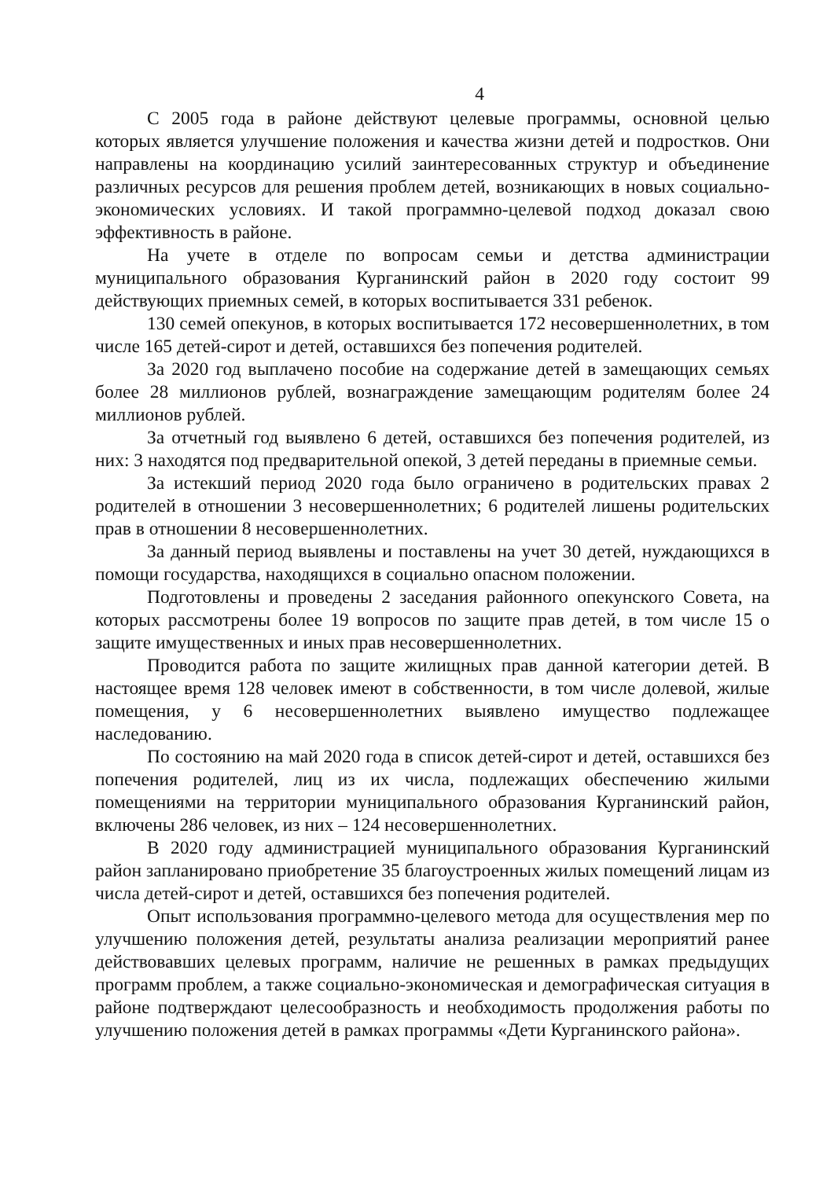4
С 2005 года в районе действуют целевые программы, основной целью которых является улучшение положения и качества жизни детей и подростков. Они направлены на координацию усилий заинтересованных структур и объединение различных ресурсов для решения проблем детей, возникающих в новых социально-экономических условиях. И такой программно-целевой подход доказал свою эффективность в районе.
На учете в отделе по вопросам семьи и детства администрации муниципального образования Курганинский район в 2020 году состоит 99 действующих приемных семей, в которых воспитывается 331 ребенок.
130 семей опекунов, в которых воспитывается 172 несовершеннолетних, в том числе 165 детей-сирот и детей, оставшихся без попечения родителей.
За 2020 год выплачено пособие на содержание детей в замещающих семьях более 28 миллионов рублей, вознаграждение замещающим родителям более 24 миллионов рублей.
За отчетный год выявлено 6 детей, оставшихся без попечения родителей, из них: 3 находятся под предварительной опекой, 3 детей переданы в приемные семьи.
За истекший период 2020 года было ограничено в родительских правах 2 родителей в отношении 3 несовершеннолетних; 6 родителей лишены родительских прав в отношении 8 несовершеннолетних.
За данный период выявлены и поставлены на учет 30 детей, нуждающихся в помощи государства, находящихся в социально опасном положении.
Подготовлены и проведены 2 заседания районного опекунского Совета, на которых рассмотрены более 19 вопросов по защите прав детей, в том числе 15 о защите имущественных и иных прав несовершеннолетних.
Проводится работа по защите жилищных прав данной категории детей. В настоящее время 128 человек имеют в собственности, в том числе долевой, жилые помещения, у 6 несовершеннолетних выявлено имущество подлежащее наследованию.
По состоянию на май 2020 года в список детей-сирот и детей, оставшихся без попечения родителей, лиц из их числа, подлежащих обеспечению жилыми помещениями на территории муниципального образования Курганинский район, включены 286 человек, из них – 124 несовершеннолетних.
В 2020 году администрацией муниципального образования Курганинский район запланировано приобретение 35 благоустроенных жилых помещений лицам из числа детей-сирот и детей, оставшихся без попечения родителей.
Опыт использования программно-целевого метода для осуществления мер по улучшению положения детей, результаты анализа реализации мероприятий ранее действовавших целевых программ, наличие не решенных в рамках предыдущих программ проблем, а также социально-экономическая и демографическая ситуация в районе подтверждают целесообразность и необходимость продолжения работы по улучшению положения детей в рамках программы «Дети Курганинского района».